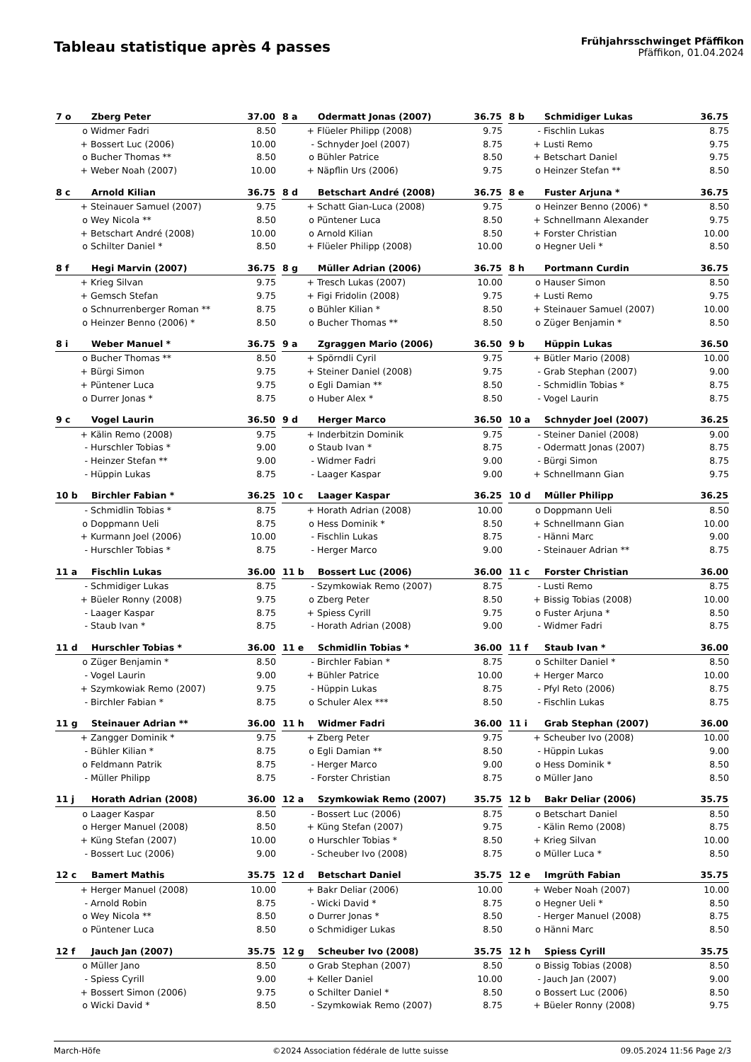Tableau statistique après 4 passes
Frühjahrsschwinget Pfäffikon
Pfäffikon, 01.04.2024
| 7 o | Zberg Peter | 37.00 |
| --- | --- | --- |
| o | Widmer Fadri | 8.50 |
| + | Bossert Luc (2006) | 10.00 |
| o | Bucher Thomas ** | 8.50 |
| + | Weber Noah (2007) | 10.00 |
| 8 a | Odermatt Jonas (2007) | 36.75 |
| --- | --- | --- |
| + | Flüeler Philipp (2008) | 9.75 |
| - | Schnyder Joel (2007) | 8.75 |
| o | Bühler Patrice | 8.50 |
| + | Näpflin Urs (2006) | 9.75 |
| 8 b | Schmidiger Lukas | 36.75 |
| --- | --- | --- |
| - | Fischlin Lukas | 8.75 |
| + | Lusti Remo | 9.75 |
| + | Betschart Daniel | 9.75 |
| o | Heinzer Stefan ** | 8.50 |
| 8 c | Arnold Kilian | 36.75 |
| --- | --- | --- |
| + | Steinauer Samuel (2007) | 9.75 |
| o | Wey Nicola ** | 8.50 |
| + | Betschart André (2008) | 10.00 |
| o | Schilter Daniel * | 8.50 |
| 8 d | Betschart André (2008) | 36.75 |
| --- | --- | --- |
| + | Schatt Gian-Luca (2008) | 9.75 |
| o | Püntener Luca | 8.50 |
| o | Arnold Kilian | 8.50 |
| + | Flüeler Philipp (2008) | 10.00 |
| 8 e | Fuster Arjuna * | 36.75 |
| --- | --- | --- |
| o | Heinzer Benno (2006) * | 8.50 |
| + | Schnellmann Alexander | 9.75 |
| + | Forster Christian | 10.00 |
| o | Hegner Ueli * | 8.50 |
| 8 f | Hegi Marvin (2007) | 36.75 |
| --- | --- | --- |
| + | Krieg Silvan | 9.75 |
| + | Gemsch Stefan | 9.75 |
| o | Schnurrenberger Roman ** | 8.75 |
| o | Heinzer Benno (2006) * | 8.50 |
| 8 g | Müller Adrian (2006) | 36.75 |
| --- | --- | --- |
| + | Tresch Lukas (2007) | 10.00 |
| + | Figi Fridolin (2008) | 9.75 |
| o | Bühler Kilian * | 8.50 |
| o | Bucher Thomas ** | 8.50 |
| 8 h | Portmann Curdin | 36.75 |
| --- | --- | --- |
| o | Hauser Simon | 8.50 |
| + | Lusti Remo | 9.75 |
| + | Steinauer Samuel (2007) | 10.00 |
| o | Züger Benjamin * | 8.50 |
| 8 i | Weber Manuel * | 36.75 |
| --- | --- | --- |
| o | Bucher Thomas ** | 8.50 |
| + | Bürgi Simon | 9.75 |
| + | Püntener Luca | 9.75 |
| o | Durrer Jonas * | 8.75 |
| 9 a | Zgraggen Mario (2006) | 36.50 |
| --- | --- | --- |
| + | Spörndli Cyril | 9.75 |
| + | Steiner Daniel (2008) | 9.75 |
| o | Egli Damian ** | 8.50 |
| o | Huber Alex * | 8.50 |
| 9 b | Hüppin Lukas | 36.50 |
| --- | --- | --- |
| + | Bütler Mario (2008) | 10.00 |
| - | Grab Stephan (2007) | 9.00 |
| - | Schmidlin Tobias * | 8.75 |
| - | Vogel Laurin | 8.75 |
| 9 c | Vogel Laurin | 36.50 |
| --- | --- | --- |
| + | Kälin Remo (2008) | 9.75 |
| - | Hurschler Tobias * | 9.00 |
| - | Heinzer Stefan ** | 9.00 |
| - | Hüppin Lukas | 8.75 |
| 9 d | Herger Marco | 36.50 |
| --- | --- | --- |
| + | Inderbitzin Dominik | 9.75 |
| o | Staub Ivan * | 8.75 |
| - | Widmer Fadri | 9.00 |
| - | Laager Kaspar | 9.00 |
| 10 a | Schnyder Joel (2007) | 36.25 |
| --- | --- | --- |
| - | Steiner Daniel (2008) | 9.00 |
| - | Odermatt Jonas (2007) | 8.75 |
| - | Bürgi Simon | 8.75 |
| + | Schnellmann Gian | 9.75 |
| 10 b | Birchler Fabian * | 36.25 |
| --- | --- | --- |
| - | Schmidlin Tobias * | 8.75 |
| o | Doppmann Ueli | 8.75 |
| + | Kurmann Joel (2006) | 10.00 |
| - | Hurschler Tobias * | 8.75 |
| 10 c | Laager Kaspar | 36.25 |
| --- | --- | --- |
| + | Horath Adrian (2008) | 10.00 |
| o | Hess Dominik * | 8.50 |
| - | Fischlin Lukas | 8.75 |
| - | Herger Marco | 9.00 |
| 10 d | Müller Philipp | 36.25 |
| --- | --- | --- |
| o | Doppmann Ueli | 8.50 |
| + | Schnellmann Gian | 10.00 |
| - | Hänni Marc | 9.00 |
| - | Steinauer Adrian ** | 8.75 |
| 11 a | Fischlin Lukas | 36.00 |
| --- | --- | --- |
| - | Schmidiger Lukas | 8.75 |
| + | Büeler Ronny (2008) | 9.75 |
| - | Laager Kaspar | 8.75 |
| - | Staub Ivan * | 8.75 |
| 11 b | Bossert Luc (2006) | 36.00 |
| --- | --- | --- |
| - | Szymkowiak Remo (2007) | 8.75 |
| o | Zberg Peter | 8.50 |
| + | Spiess Cyrill | 9.75 |
| - | Horath Adrian (2008) | 9.00 |
| 11 c | Forster Christian | 36.00 |
| --- | --- | --- |
| - | Lusti Remo | 8.75 |
| + | Bissig Tobias (2008) | 10.00 |
| o | Fuster Arjuna * | 8.50 |
| - | Widmer Fadri | 8.75 |
| 11 d | Hurschler Tobias * | 36.00 |
| --- | --- | --- |
| o | Züger Benjamin * | 8.50 |
| - | Vogel Laurin | 9.00 |
| + | Szymkowiak Remo (2007) | 9.75 |
| - | Birchler Fabian * | 8.75 |
| 11 e | Schmidlin Tobias * | 36.00 |
| --- | --- | --- |
| - | Birchler Fabian * | 8.75 |
| + | Bühler Patrice | 10.00 |
| - | Hüppin Lukas | 8.75 |
| o | Schuler Alex *** | 8.50 |
| 11 f | Staub Ivan * | 36.00 |
| --- | --- | --- |
| o | Schilter Daniel * | 8.50 |
| + | Herger Marco | 10.00 |
| - | Pfyl Reto (2006) | 8.75 |
| - | Fischlin Lukas | 8.75 |
| 11 g | Steinauer Adrian ** | 36.00 |
| --- | --- | --- |
| + | Zangger Dominik * | 9.75 |
| - | Bühler Kilian * | 8.75 |
| o | Feldmann Patrik | 8.75 |
| - | Müller Philipp | 8.75 |
| 11 h | Widmer Fadri | 36.00 |
| --- | --- | --- |
| + | Zberg Peter | 9.75 |
| o | Egli Damian ** | 8.50 |
| - | Herger Marco | 9.00 |
| - | Forster Christian | 8.75 |
| 11 i | Grab Stephan (2007) | 36.00 |
| --- | --- | --- |
| + | Scheuber Ivo (2008) | 10.00 |
| - | Hüppin Lukas | 9.00 |
| o | Hess Dominik * | 8.50 |
| o | Müller Jano | 8.50 |
| 11 j | Horath Adrian (2008) | 36.00 |
| --- | --- | --- |
| o | Laager Kaspar | 8.50 |
| o | Herger Manuel (2008) | 8.50 |
| + | Küng Stefan (2007) | 10.00 |
| - | Bossert Luc (2006) | 9.00 |
| 12 a | Szymkowiak Remo (2007) | 35.75 |
| --- | --- | --- |
| - | Bossert Luc (2006) | 8.75 |
| + | Küng Stefan (2007) | 9.75 |
| o | Hurschler Tobias * | 8.50 |
| - | Scheuber Ivo (2008) | 8.75 |
| 12 b | Bakr Deliar (2006) | 35.75 |
| --- | --- | --- |
| o | Betschart Daniel | 8.50 |
| - | Kälin Remo (2008) | 8.75 |
| + | Krieg Silvan | 10.00 |
| o | Müller Luca * | 8.50 |
| 12 c | Bamert Mathis | 35.75 |
| --- | --- | --- |
| + | Herger Manuel (2008) | 10.00 |
| - | Arnold Robin | 8.75 |
| o | Wey Nicola ** | 8.50 |
| o | Püntener Luca | 8.50 |
| 12 d | Betschart Daniel | 35.75 |
| --- | --- | --- |
| + | Bakr Deliar (2006) | 10.00 |
| - | Wicki David * | 8.75 |
| o | Durrer Jonas * | 8.50 |
| o | Schmidiger Lukas | 8.50 |
| 12 e | Imgrüth Fabian | 35.75 |
| --- | --- | --- |
| + | Weber Noah (2007) | 10.00 |
| o | Hegner Ueli * | 8.50 |
| - | Herger Manuel (2008) | 8.75 |
| o | Hänni Marc | 8.50 |
| 12 f | Jauch Jan (2007) | 35.75 |
| --- | --- | --- |
| o | Müller Jano | 8.50 |
| - | Spiess Cyrill | 9.00 |
| + | Bossert Simon (2006) | 9.75 |
| o | Wicki David * | 8.50 |
| 12 g | Scheuber Ivo (2008) | 35.75 |
| --- | --- | --- |
| o | Grab Stephan (2007) | 8.50 |
| + | Keller Daniel | 10.00 |
| o | Schilter Daniel * | 8.50 |
| - | Szymkowiak Remo (2007) | 8.75 |
| 12 h | Spiess Cyrill | 35.75 |
| --- | --- | --- |
| o | Bissig Tobias (2008) | 8.50 |
| - | Jauch Jan (2007) | 9.00 |
| o | Bossert Luc (2006) | 8.50 |
| + | Büeler Ronny (2008) | 9.75 |
March-Höfe ©2024 Association fédérale de lutte suisse 09.05.2024 11:56 Page 2/3